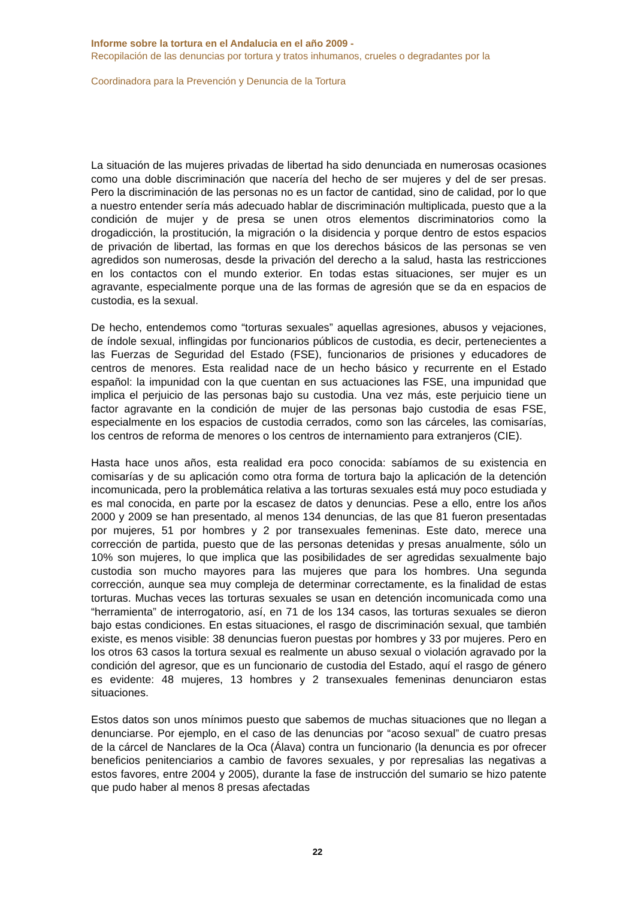Informe sobre la tortura en el Andalucia en el año 2009 -
Recopilación de las denuncias por tortura y tratos inhumanos, crueles o degradantes por la
Coordinadora para la Prevención y Denuncia de la Tortura
La situación de las mujeres privadas de libertad ha sido denunciada en numerosas ocasiones como una doble discriminación que nacería del hecho de ser mujeres y del de ser presas. Pero la discriminación de las personas no es un factor de cantidad, sino de calidad, por lo que a nuestro entender sería más adecuado hablar de discriminación multiplicada, puesto que a la condición de mujer y de presa se unen otros elementos discriminatorios como la drogadicción, la prostitución, la migración o la disidencia y porque dentro de estos espacios de privación de libertad, las formas en que los derechos básicos de las personas se ven agredidos son numerosas, desde la privación del derecho a la salud, hasta las restricciones en los contactos con el mundo exterior. En todas estas situaciones, ser mujer es un agravante, especialmente porque una de las formas de agresión que se da en espacios de custodia, es la sexual.
De hecho, entendemos como “torturas sexuales” aquellas agresiones, abusos y vejaciones, de índole sexual, inflingidas por funcionarios públicos de custodia, es decir, pertenecientes a las Fuerzas de Seguridad del Estado (FSE), funcionarios de prisiones y educadores de centros de menores. Esta realidad nace de un hecho básico y recurrente en el Estado español: la impunidad con la que cuentan en sus actuaciones las FSE, una impunidad que implica el perjuicio de las personas bajo su custodia. Una vez más, este perjuicio tiene un factor agravante en la condición de mujer de las personas bajo custodia de esas FSE, especialmente en los espacios de custodia cerrados, como son las cárceles, las comisarías, los centros de reforma de menores o los centros de internamiento para extranjeros (CIE).
Hasta hace unos años, esta realidad era poco conocida: sabíamos de su existencia en comisarías y de su aplicación como otra forma de tortura bajo la aplicación de la detención incomunicada, pero la problemática relativa a las torturas sexuales está muy poco estudiada y es mal conocida, en parte por la escasez de datos y denuncias. Pese a ello, entre los años 2000 y 2009 se han presentado, al menos 134 denuncias, de las que 81 fueron presentadas por mujeres, 51 por hombres y 2 por transexuales femeninas. Este dato, merece una corrección de partida, puesto que de las personas detenidas y presas anualmente, sólo un 10% son mujeres, lo que implica que las posibilidades de ser agredidas sexualmente bajo custodia son mucho mayores para las mujeres que para los hombres. Una segunda corrección, aunque sea muy compleja de determinar correctamente, es la finalidad de estas torturas. Muchas veces las torturas sexuales se usan en detención incomunicada como una “herramienta” de interrogatorio, así, en 71 de los 134 casos, las torturas sexuales se dieron bajo estas condiciones. En estas situaciones, el rasgo de discriminación sexual, que también existe, es menos visible: 38 denuncias fueron puestas por hombres y 33 por mujeres. Pero en los otros 63 casos la tortura sexual es realmente un abuso sexual o violación agravado por la condición del agresor, que es un funcionario de custodia del Estado, aquí el rasgo de género es evidente: 48 mujeres, 13 hombres y 2 transexuales femeninas denunciaron estas situaciones.
Estos datos son unos mínimos puesto que sabemos de muchas situaciones que no llegan a denunciarse. Por ejemplo, en el caso de las denuncias por “acoso sexual” de cuatro presas de la cárcel de Nanclares de la Oca (Álava) contra un funcionario (la denuncia es por ofrecer beneficios penitenciarios a cambio de favores sexuales, y por represalias las negativas a estos favores, entre 2004 y 2005), durante la fase de instrucción del sumario se hizo patente que pudo haber al menos 8 presas afectadas
22